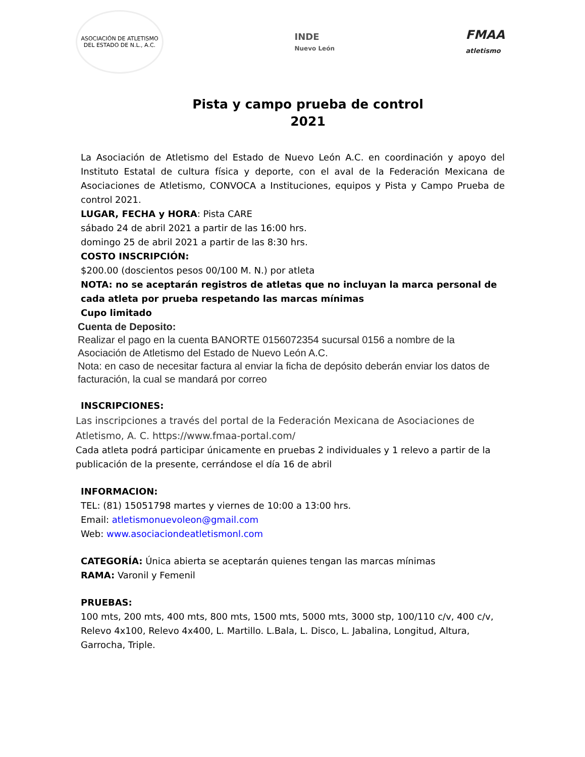ASOCIACIÓN DE ATLETISMO
DEL ESTADO DE N.L., A.C.
INDE
Nuevo León
FMAA
atletismo
Pista y campo prueba de control
2021
La Asociación de Atletismo del Estado de Nuevo León A.C. en coordinación y apoyo del Instituto Estatal de cultura física y deporte, con el aval de la Federación Mexicana de Asociaciones de Atletismo, CONVOCA a Instituciones, equipos y Pista y Campo Prueba de control 2021.
LUGAR, FECHA y HORA: Pista CARE
sábado 24 de abril 2021 a partir de las 16:00 hrs.
domingo 25 de abril 2021 a partir de las 8:30 hrs.
COSTO INSCRIPCIÓN:
$200.00 (doscientos pesos 00/100 M. N.) por atleta
NOTA: no se aceptarán registros de atletas que no incluyan la marca personal de cada atleta por prueba respetando las marcas mínimas
Cupo limitado
Cuenta de Deposito:
Realizar el pago en la cuenta BANORTE 0156072354 sucursal 0156 a nombre de la Asociación de Atletismo del Estado de Nuevo León A.C.
Nota: en caso de necesitar factura al enviar la ficha de depósito deberán enviar los datos de facturación, la cual se mandará por correo
INSCRIPCIONES:
Las inscripciones a través del portal de la Federación Mexicana de Asociaciones de Atletismo, A. C. https://www.fmaa-portal.com/
Cada atleta podrá participar únicamente en pruebas 2 individuales y 1 relevo a partir de la publicación de la presente, cerrándose el día 16 de abril
INFORMACION:
TEL: (81) 15051798 martes y viernes de 10:00 a 13:00 hrs.
Email: atletismonuevoleon@gmail.com
Web: www.asociaciondeatletismonl.com
CATEGORÍA: Única abierta se aceptarán quienes tengan las marcas mínimas
RAMA: Varonil y Femenil
PRUEBAS:
100 mts, 200 mts, 400 mts, 800 mts, 1500 mts, 5000 mts, 3000 stp, 100/110 c/v, 400 c/v, Relevo 4x100, Relevo 4x400, L. Martillo. L.Bala, L. Disco, L. Jabalina, Longitud, Altura, Garrocha, Triple.